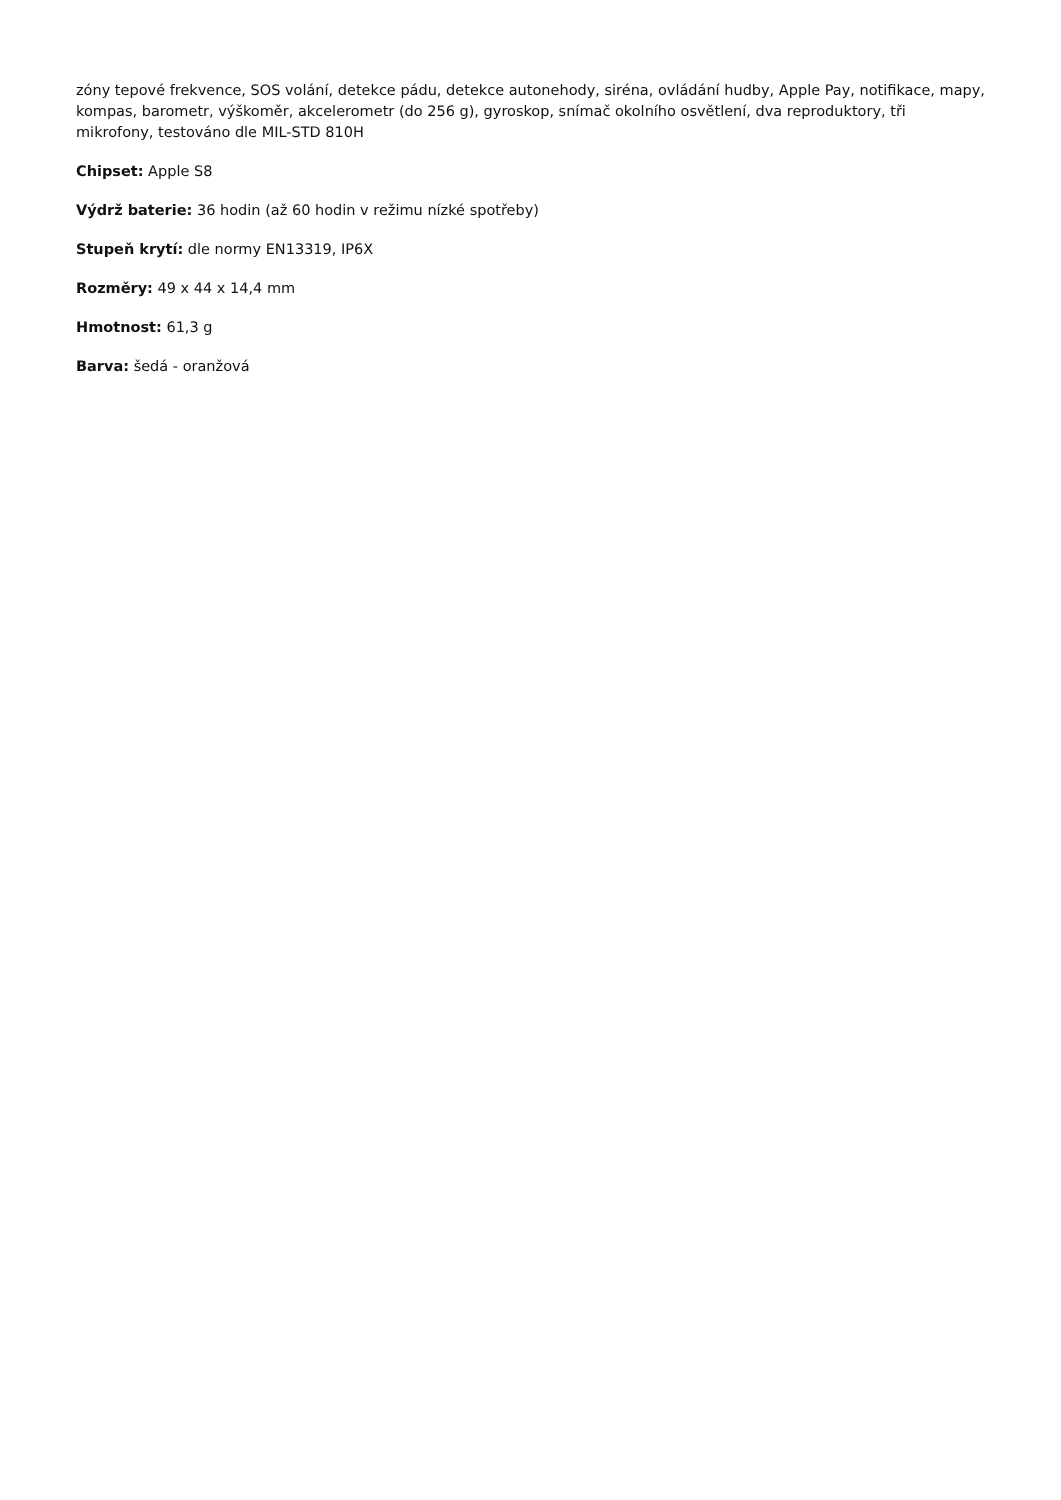zóny tepové frekvence, SOS volání, detekce pádu, detekce autonehody, siréna, ovládání hudby, Apple Pay, notifikace, mapy, kompas, barometr, výškoměr, akcelerometr (do 256 g), gyroskop, snímač okolního osvětlení, dva reproduktory, tři mikrofony, testováno dle MIL-STD 810H
Chipset: Apple S8
Výdrž baterie: 36 hodin (až 60 hodin v režimu nízké spotřeby)
Stupeň krytí: dle normy EN13319, IP6X
Rozměry: 49 x 44 x 14,4 mm
Hmotnost: 61,3 g
Barva: šedá - oranžová